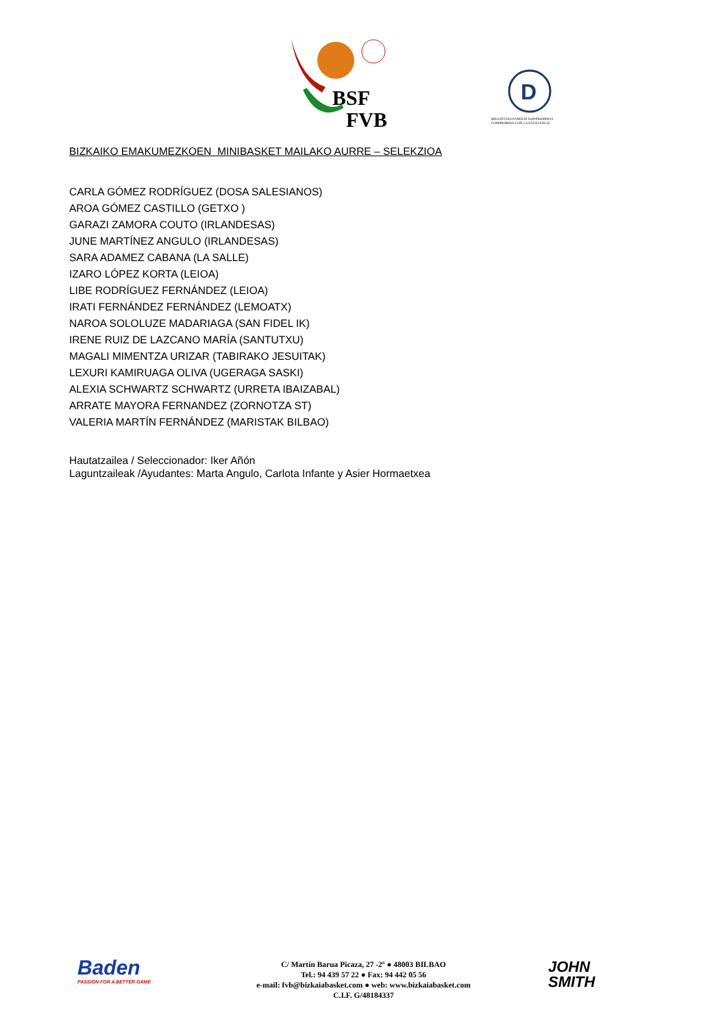BSF
FVB
D
BIKAINTASUNAREKIN KONPROMISOA
COMPROMISO CON LA EXCELENCIA
BIZKAIKO EMAKUMEZKOEN MINIBASKET MAILAKO AURRE – SELEKZIOA
CARLA GÓMEZ RODRÍGUEZ (DOSA SALESIANOS)
AROA GÓMEZ CASTILLO (GETXO )
GARAZI ZAMORA COUTO (IRLANDESAS)
JUNE MARTÍNEZ ANGULO (IRLANDESAS)
SARA ADAMEZ CABANA (LA SALLE)
IZARO LÓPEZ KORTA (LEIOA)
LIBE RODRÍGUEZ FERNÁNDEZ (LEIOA)
IRATI FERNÁNDEZ FERNÁNDEZ (LEMOATX)
NAROA SOLOLUZE MADARIAGA (SAN FIDEL IK)
IRENE RUIZ DE LAZCANO MARÍA (SANTUTXU)
MAGALI MIMENTZA URIZAR (TABIRAKO JESUITAK)
LEXURI KAMIRUAGA OLIVA (UGERAGA SASKI)
ALEXIA SCHWARTZ SCHWARTZ (URRETA IBAIZABAL)
ARRATE MAYORA FERNANDEZ (ZORNOTZA ST)
VALERIA MARTÍN FERNÁNDEZ (MARISTAK BILBAO)
Hautatzailea / Seleccionador: Iker Añón
Laguntzaileak /Ayudantes: Marta Angulo, Carlota Infante y Asier Hormaetxea
Baden
PASSION FOR A BETTER GAME
C/ Martín Barua Picaza, 27 -2º ● 48003 BILBAO
Tel.: 94 439 57 22 ● Fax: 94 442 05 56
e-mail: fvb@bizkaiabasket.com ● web: www.bizkaiabasket.com
C.I.F. G/48184337
JOHN
SMITH